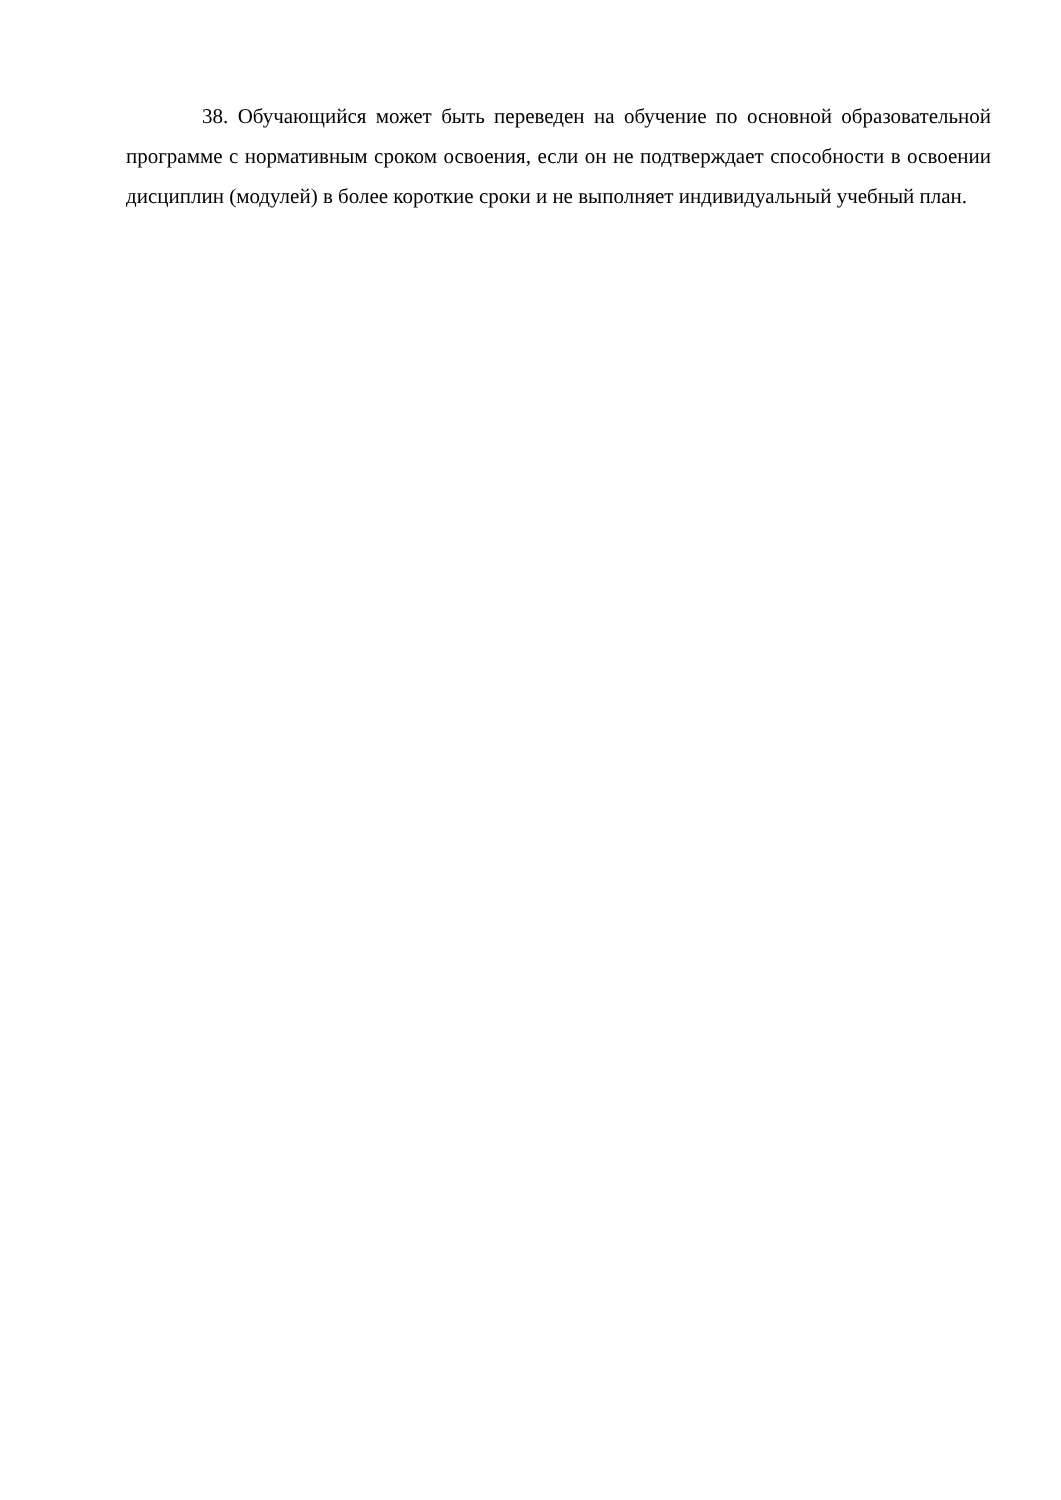38. Обучающийся может быть переведен на обучение по основной образовательной программе с нормативным сроком освоения, если он не подтверждает способности в освоении дисциплин (модулей) в более короткие сроки и не выполняет индивидуальный учебный план.